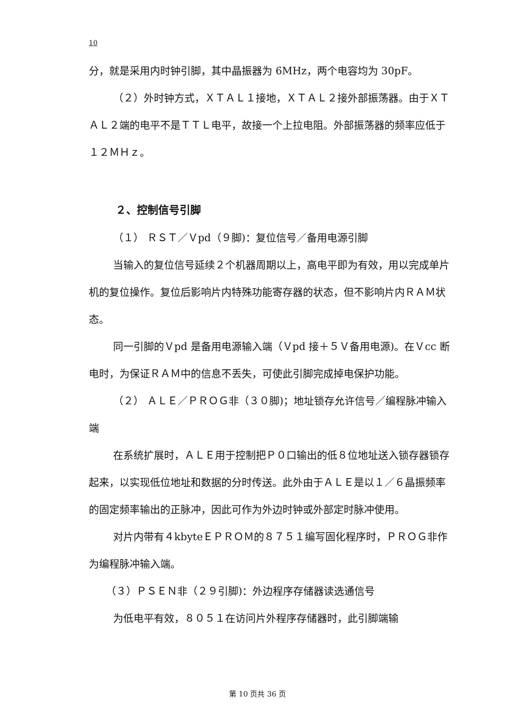10
分，就是采用内时钟引脚，其中晶振器为 6MHz，两个电容均为 30pF。
（２）外时钟方式，ＸＴＡＬ１接地，ＸＴＡＬ２接外部振荡器。由于ＸＴＡＬ２端的电平不是ＴＴＬ电平，故接一个上拉电阻。外部振荡器的频率应低于１２ＭＨｚ。
２、控制信号引脚
（１） ＲＳＴ／Ｖpd（９脚)：复位信号／备用电源引脚
当输入的复位信号延续２个机器周期以上，高电平即为有效，用以完成单片机的复位操作。复位后影响片内特殊功能寄存器的状态，但不影响片内ＲＡＭ状态。
同一引脚的Ｖpd 是备用电源输入端（Ｖpd 接＋５Ｖ备用电源)。在Ｖcc 断电时，为保证ＲＡＭ中的信息不丢失，可使此引脚完成掉电保护功能。
（２） ＡＬＥ／ＰＲＯＧ非（３０脚)；地址锁存允许信号／编程脉冲输入端
在系统扩展时，ＡＬＥ用于控制把Ｐ０口输出的低８位地址送入锁存器锁存起来，以实现低位地址和数据的分时传送。此外由于ＡＬＥ是以１／６晶振频率的固定频率输出的正脉冲，因此可作为外边时钟或外部定时脉冲使用。
对片内带有４kbyteＥＰＲＯＭ的８７５１编写固化程序时，ＰＲＯＧ非作为编程脉冲输入端。
（３）ＰＳＥＮ非（２９引脚)：外边程序存储器读选通信号
为低电平有效，８０５１在访问片外程序存储器时，此引脚端输
第 10 页共 36 页